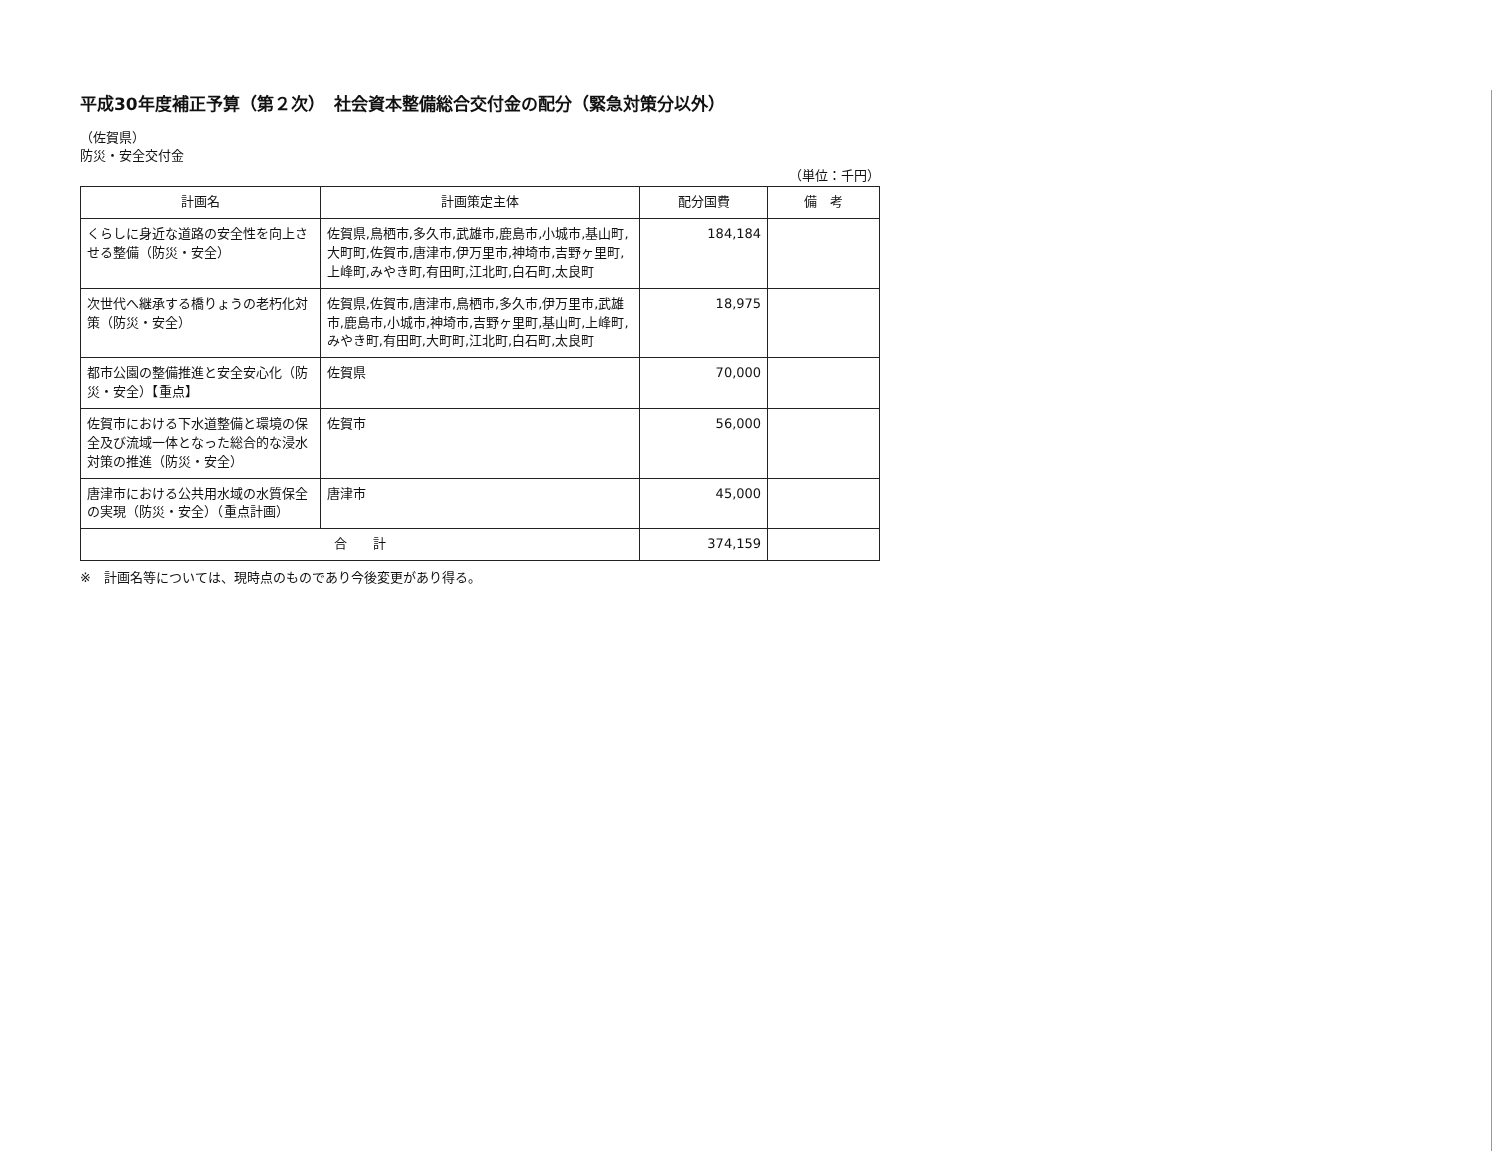平成30年度補正予算（第２次）　社会資本整備総合交付金の配分（緊急対策分以外）
（佐賀県）
防災・安全交付金
（単位：千円）
| 計画名 | 計画策定主体 | 配分国費 | 備 考 |
| --- | --- | --- | --- |
| くらしに身近な道路の安全性を向上させる整備（防災・安全） | 佐賀県,鳥栖市,多久市,武雄市,鹿島市,小城市,基山町,大町町,佐賀市,唐津市,伊万里市,神埼市,吉野ヶ里町,上峰町,みやき町,有田町,江北町,白石町,太良町 | 184,184 | |
| 次世代へ継承する橋りょうの老朽化対策（防災・安全） | 佐賀県,佐賀市,唐津市,鳥栖市,多久市,伊万里市,武雄市,鹿島市,小城市,神埼市,吉野ヶ里町,基山町,上峰町,みやき町,有田町,大町町,江北町,白石町,太良町 | 18,975 | |
| 都市公園の整備推進と安全安心化（防災・安全）【重点】 | 佐賀県 | 70,000 | |
| 佐賀市における下水道整備と環境の保全及び流域一体となった総合的な浸水対策の推進（防災・安全） | 佐賀市 | 56,000 | |
| 唐津市における公共用水域の水質保全の実現（防災・安全）（重点計画） | 唐津市 | 45,000 | |
| 合 計 | | 374,159 | |
※　計画名等については、現時点のものであり今後変更があり得る。